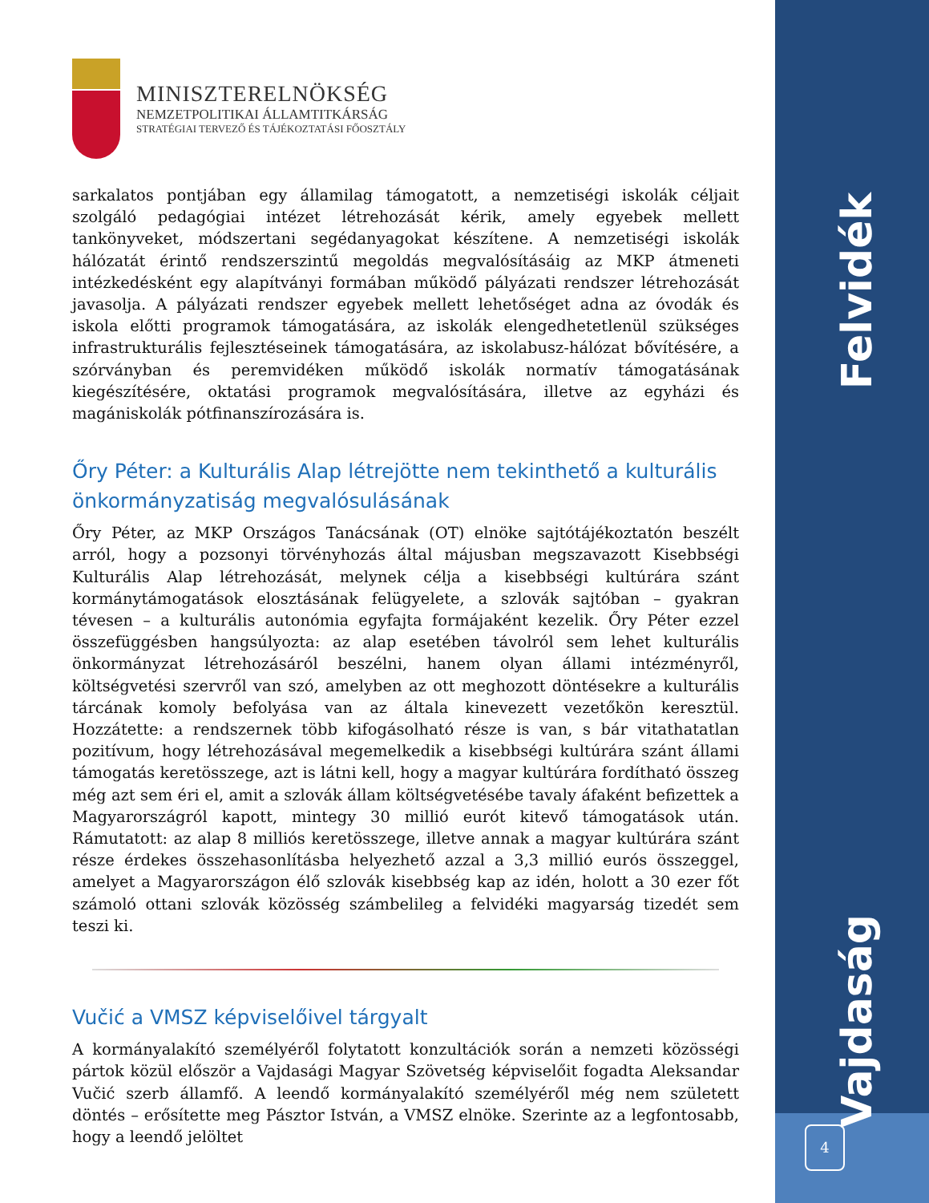MINISZTERELNÖKSÉG
NEMZETPOLITIKAI ÁLLAMTITKÁRSÁG
STRATÉGIAI TERVEZŐ ÉS TÁJÉKOZTATÁSI FŐOSZTÁLY
sarkalatos pontjában egy államilag támogatott, a nemzetiségi iskolák céljait szolgáló pedagógiai intézet létrehozását kérik, amely egyebek mellett tankönyveket, módszertani segédanyagokat készítene. A nemzetiségi iskolák hálózatát érintő rendszerszintű megoldás megvalósításáig az MKP átmeneti intézkedésként egy alapítványi formában működő pályázati rendszer létrehozását javasolja. A pályázati rendszer egyebek mellett lehetőséget adna az óvodák és iskola előtti programok támogatására, az iskolák elengedhetetlenül szükséges infrastrukturális fejlesztéseinek támogatására, az iskolabusz-hálózat bővítésére, a szórványban és peremvidéken működő iskolák normatív támogatásának kiegészítésére, oktatási programok megvalósítására, illetve az egyházi és magániskolák pótfinanszírozására is.
Őry Péter: a Kulturális Alap létrejötte nem tekinthető a kulturális önkormányzatiság megvalósulásának
Őry Péter, az MKP Országos Tanácsának (OT) elnöke sajtótájékoztatón beszélt arról, hogy a pozsonyi törvényhozás által májusban megszavazott Kisebbségi Kulturális Alap létrehozását, melynek célja a kisebbségi kultúrára szánt kormánytámogatások elosztásának felügyelete, a szlovák sajtóban – gyakran tévesen – a kulturális autonómia egyfajta formájaként kezelik. Őry Péter ezzel összefüggésben hangsúlyozta: az alap esetében távolról sem lehet kulturális önkormányzat létrehozásáról beszélni, hanem olyan állami intézményről, költségvetési szervről van szó, amelyben az ott meghozott döntésekre a kulturális tárcának komoly befolyása van az általa kinevezett vezetőkön keresztül. Hozzátette: a rendszernek több kifogásolható része is van, s bár vitathatatlan pozitívum, hogy létrehozásával megemelkedik a kisebbségi kultúrára szánt állami támogatás keretösszege, azt is látni kell, hogy a magyar kultúrára fordítható összeg még azt sem éri el, amit a szlovák állam költségvetésébe tavaly áfaként befizettek a Magyarországról kapott, mintegy 30 millió eurót kitevő támogatások után. Rámutatott: az alap 8 milliós keretösszege, illetve annak a magyar kultúrára szánt része érdekes összehasonlításba helyezhető azzal a 3,3 millió eurós összeggel, amelyet a Magyarországon élő szlovák kisebbség kap az idén, holott a 30 ezer főt számoló ottani szlovák közösség számbelileg a felvidéki magyarság tizedét sem teszi ki.
Vučić a VMSZ képviselőivel tárgyalt
A kormányalakító személyéről folytatott konzultációk során a nemzeti közösségi pártok közül először a Vajdasági Magyar Szövetség képviselőit fogadta Aleksandar Vučić szerb államfő. A leendő kormányalakító személyéről még nem született döntés – erősítette meg Pásztor István, a VMSZ elnöke. Szerinte az a legfontosabb, hogy a leendő jelöltet
Felvidék
Vajdaság
4